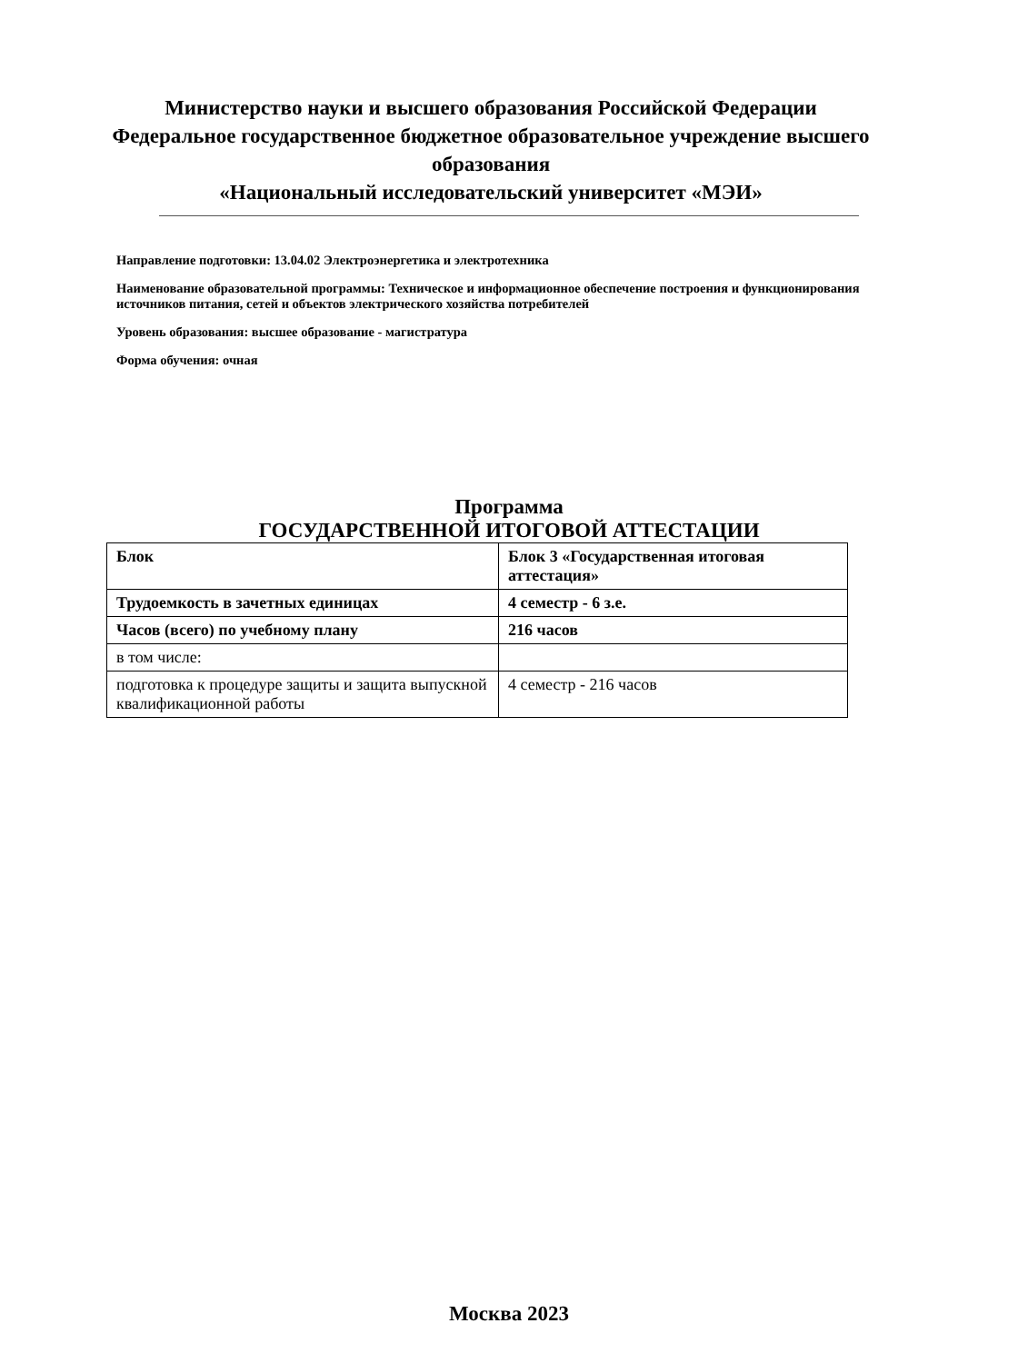Министерство науки и высшего образования Российской Федерации
Федеральное государственное бюджетное образовательное учреждение высшего образования
«Национальный исследовательский университет «МЭИ»
Направление подготовки: 13.04.02 Электроэнергетика и электротехника
Наименование образовательной программы: Техническое и информационное обеспечение построения и функционирования источников питания, сетей и объектов электрического хозяйства потребителей
Уровень образования: высшее образование - магистратура
Форма обучения: очная
Программа
ГОСУДАРСТВЕННОЙ ИТОГОВОЙ АТТЕСТАЦИИ
| Блок | Блок 3 «Государственная итоговая аттестация» |
| Трудоемкость в зачетных единицах | 4 семестр - 6 з.е. |
| Часов (всего) по учебному плану | 216 часов |
| в том числе: | |
| подготовка к процедуре защиты и защита выпускной квалификационной работы | 4 семестр - 216 часов |
Москва 2023